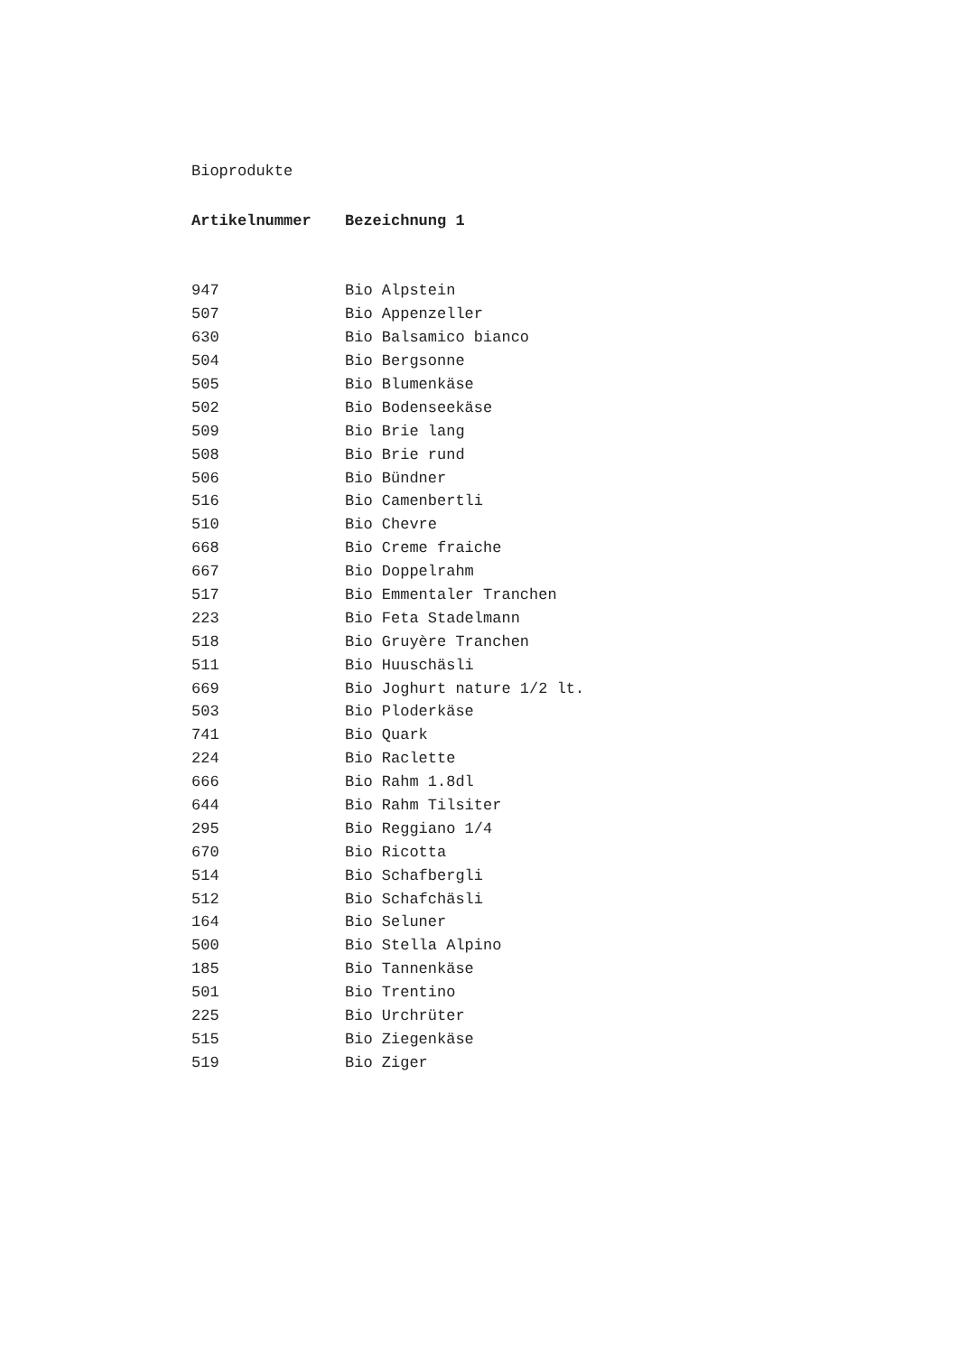Bioprodukte
| Artikelnummer | Bezeichnung 1 |
| --- | --- |
| 947 | Bio Alpstein |
| 507 | Bio Appenzeller |
| 630 | Bio Balsamico bianco |
| 504 | Bio Bergsonne |
| 505 | Bio Blumenkäse |
| 502 | Bio Bodenseekäse |
| 509 | Bio Brie lang |
| 508 | Bio Brie rund |
| 506 | Bio Bündner |
| 516 | Bio Camenbertli |
| 510 | Bio Chevre |
| 668 | Bio Creme fraiche |
| 667 | Bio Doppelrahm |
| 517 | Bio Emmentaler Tranchen |
| 223 | Bio Feta Stadelmann |
| 518 | Bio Gruyère Tranchen |
| 511 | Bio Huuschäsli |
| 669 | Bio Joghurt nature 1/2 lt. |
| 503 | Bio Ploderkäse |
| 741 | Bio Quark |
| 224 | Bio Raclette |
| 666 | Bio Rahm 1.8dl |
| 644 | Bio Rahm Tilsiter |
| 295 | Bio Reggiano 1/4 |
| 670 | Bio Ricotta |
| 514 | Bio Schafbergli |
| 512 | Bio Schafchäsli |
| 164 | Bio Seluner |
| 500 | Bio Stella Alpino |
| 185 | Bio Tannenkäse |
| 501 | Bio Trentino |
| 225 | Bio Urchrüter |
| 515 | Bio Ziegenkäse |
| 519 | Bio Ziger |